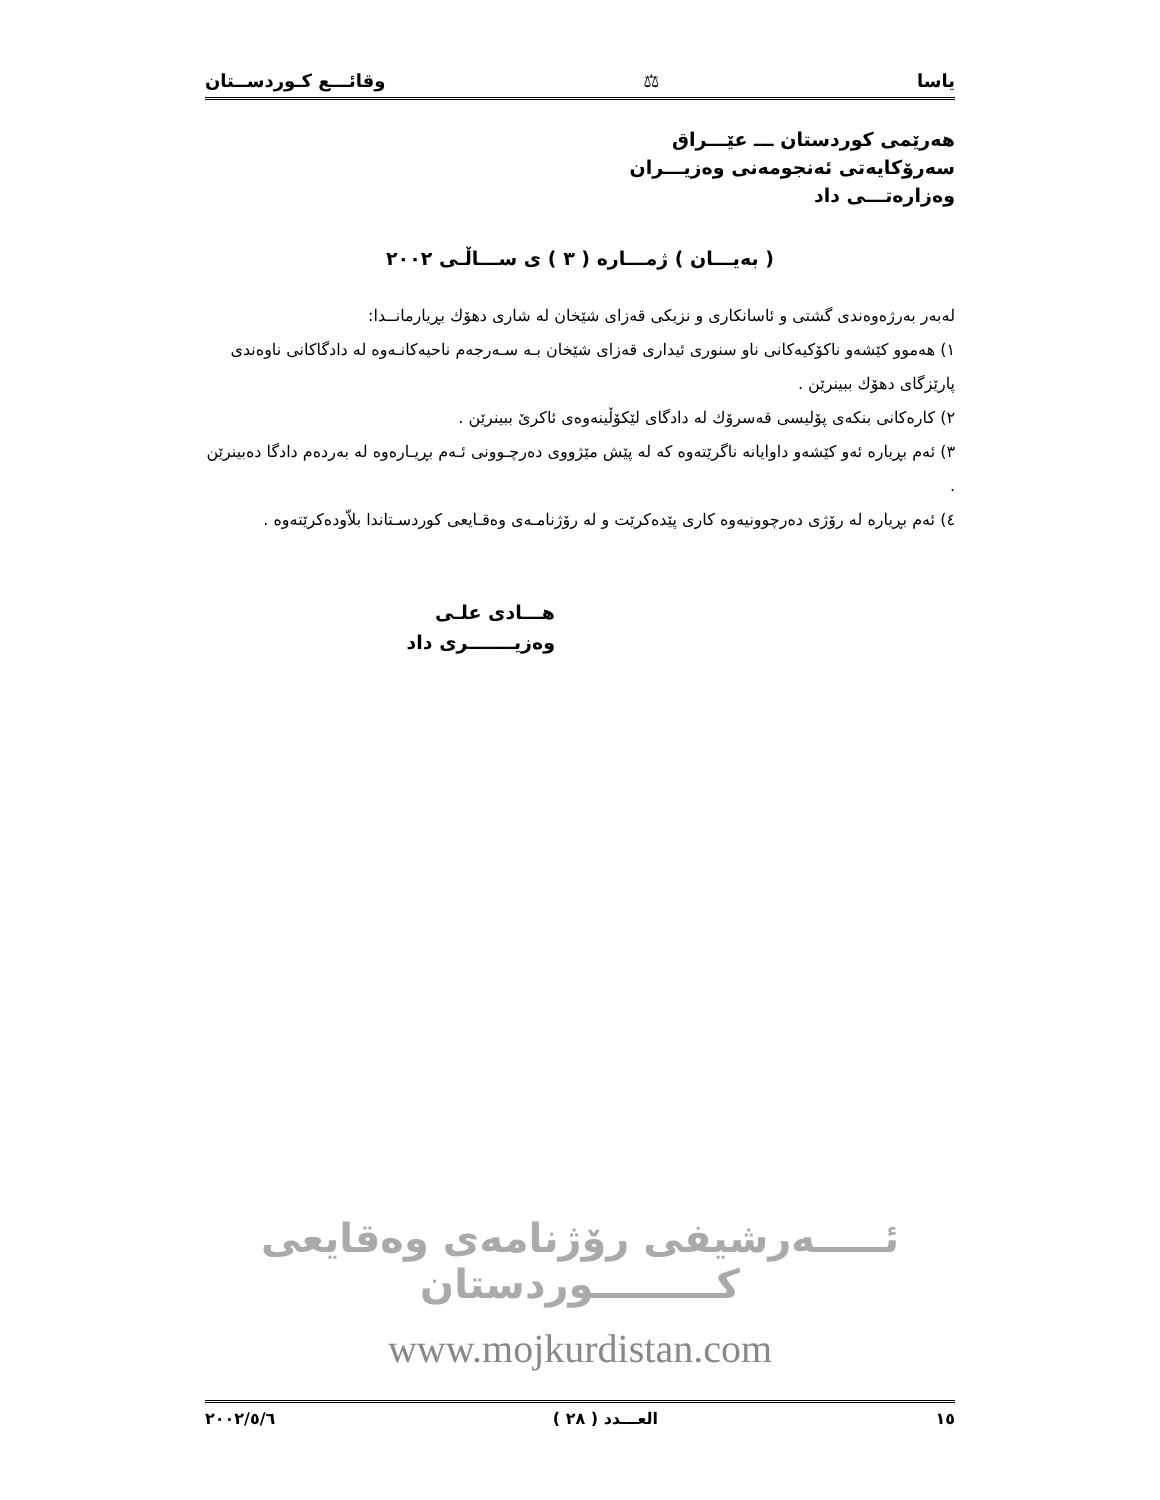یاسا ⚖ وقائـــع كـوردســتان
هەرێمی كوردستان ـــ عێـــراق
سەرۆكایەتی ئەنجومەنی وەزیـــران
وەزارەتـــی داد
( بەیـــان ) ژمـــارە ( ٣ ) ی ســـاڵـی ٢٠٠٢
لەبەر بەرژەوەندی گشتی و ئاسانكاری و نزیكی قەزای شێخان لە شاری دهۆك بڕیارمانــدا:
١) هەموو كێشەو ناكۆكیەكانی ناو سنوری ئیداری قەزای شێخان بـە سـەرجەم ناحیەكانـەوە لە دادگاكانی ناوەندی پارێزگای دهۆك ببینرێن .
٢) كارەكانی بنكەی پۆلیسی قەسرۆك لە دادگای لێكۆڵینەوەی ئاكرێ ببینرێن .
٣) ئەم بڕیارە ئەو كێشەو داوایانە ناگرێتەوە كە لە پێش مێژووی دەرچـوونی ئـەم بڕیـارەوە لە بەردەم دادگا دەبینرێن .
٤) ئەم بڕیارە لە رۆژی دەرچوونیەوە كاری پێدەكرێت و لە رۆژنامـەی وەقـایعی كوردسـتاندا بلاّودەكرێتەوە .
هـــادی علـی
وەزیـــــــری داد
ئـــــەرشیفی رۆژنامەی وەقایعی كـــــــــوردستان
www.mojkurdistan.com
١٥ العـــدد ( ٢٨ ) ٢٠٠٢/٥/٦